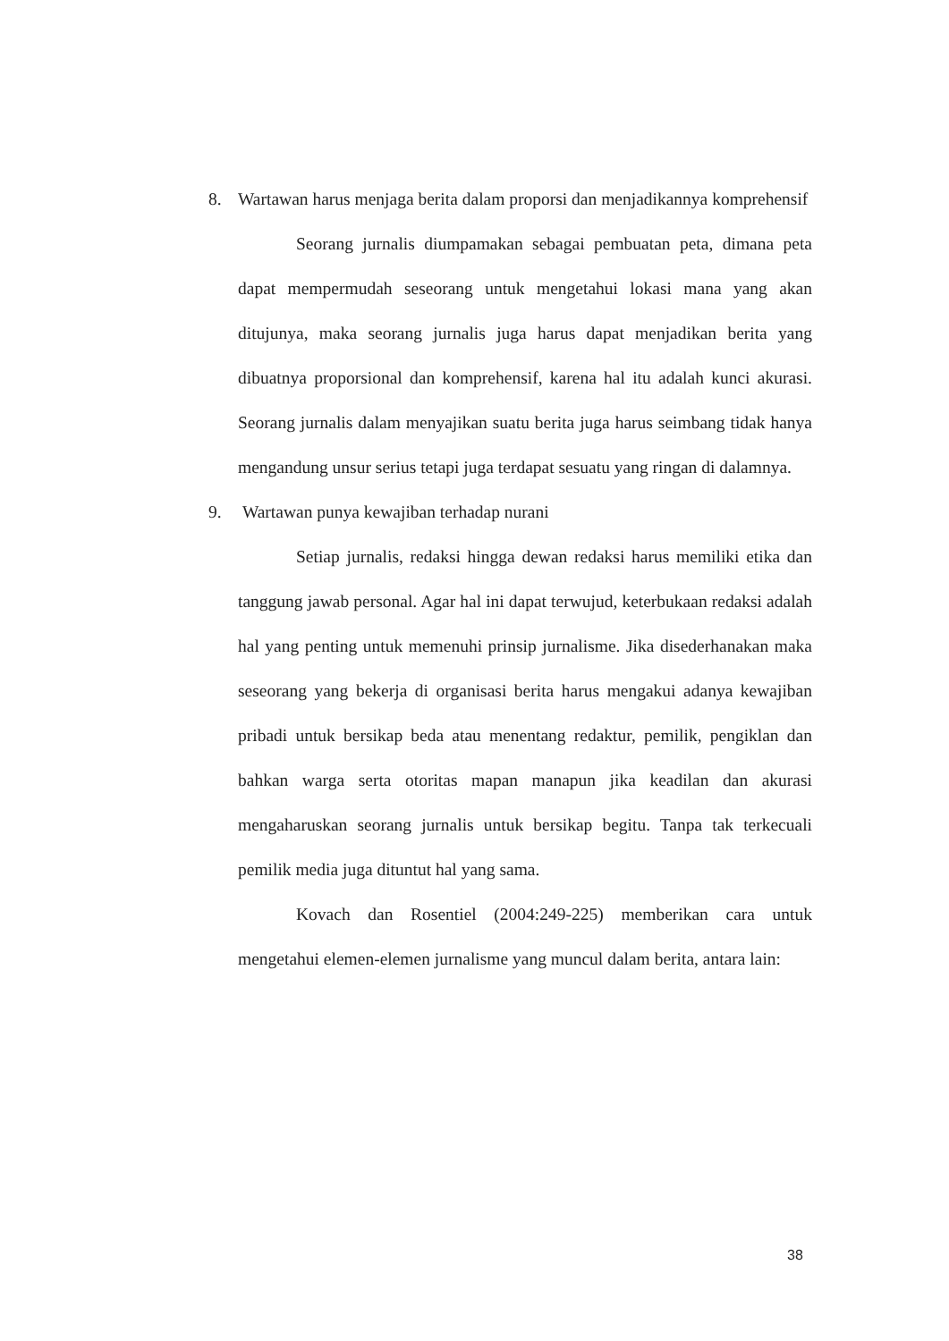8. Wartawan harus menjaga berita dalam proporsi dan menjadikannya komprehensif
Seorang jurnalis diumpamakan sebagai pembuatan peta, dimana peta dapat mempermudah seseorang untuk mengetahui lokasi mana yang akan ditujunya, maka seorang jurnalis juga harus dapat menjadikan berita yang dibuatnya proporsional dan komprehensif, karena hal itu adalah kunci akurasi. Seorang jurnalis dalam menyajikan suatu berita juga harus seimbang tidak hanya mengandung unsur serius tetapi juga terdapat sesuatu yang ringan di dalamnya.
9. Wartawan punya kewajiban terhadap nurani
Setiap jurnalis, redaksi hingga dewan redaksi harus memiliki etika dan tanggung jawab personal. Agar hal ini dapat terwujud, keterbukaan redaksi adalah hal yang penting untuk memenuhi prinsip jurnalisme. Jika disederhanakan maka seseorang yang bekerja di organisasi berita harus mengakui adanya kewajiban pribadi untuk bersikap beda atau menentang redaktur, pemilik, pengiklan dan bahkan warga serta otoritas mapan manapun jika keadilan dan akurasi mengaharuskan seorang jurnalis untuk bersikap begitu. Tanpa tak terkecuali pemilik media juga dituntut hal yang sama.
Kovach dan Rosentiel (2004:249-225) memberikan cara untuk mengetahui elemen-elemen jurnalisme yang muncul dalam berita, antara lain:
38